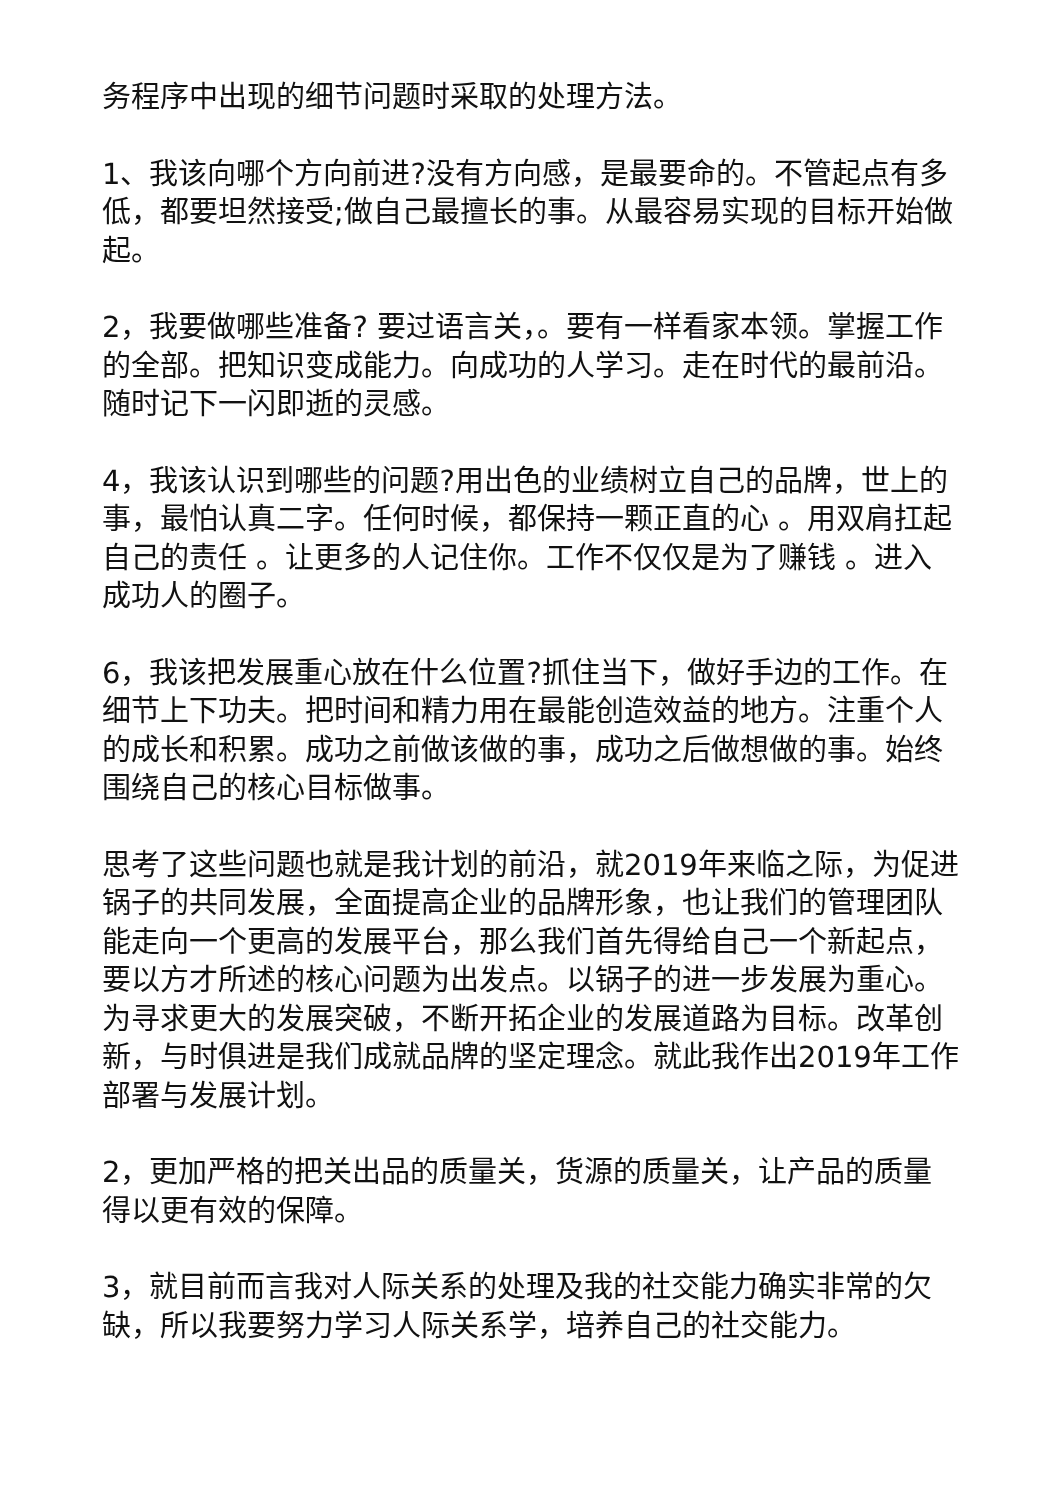务程序中出现的细节问题时采取的处理方法。
1、我该向哪个方向前进?没有方向感，是最要命的。不管起点有多低，都要坦然接受;做自己最擅长的事。从最容易实现的目标开始做起。
2，我要做哪些准备? 要过语言关，。要有一样看家本领。掌握工作的全部。把知识变成能力。向成功的人学习。走在时代的最前沿。随时记下一闪即逝的灵感。
4，我该认识到哪些的问题?用出色的业绩树立自己的品牌，世上的事，最怕认真二字。任何时候，都保持一颗正直的心 。用双肩扛起自己的责任 。让更多的人记住你。工作不仅仅是为了赚钱 。进入成功人的圈子。
6，我该把发展重心放在什么位置?抓住当下，做好手边的工作。在细节上下功夫。把时间和精力用在最能创造效益的地方。注重个人的成长和积累。成功之前做该做的事，成功之后做想做的事。始终围绕自己的核心目标做事。
思考了这些问题也就是我计划的前沿，就2019年来临之际，为促进锅子的共同发展，全面提高企业的品牌形象，也让我们的管理团队能走向一个更高的发展平台，那么我们首先得给自己一个新起点，要以方才所述的核心问题为出发点。以锅子的进一步发展为重心。为寻求更大的发展突破，不断开拓企业的发展道路为目标。改革创新，与时俱进是我们成就品牌的坚定理念。就此我作出2019年工作部署与发展计划。
2，更加严格的把关出品的质量关，货源的质量关，让产品的质量得以更有效的保障。
3，就目前而言我对人际关系的处理及我的社交能力确实非常的欠缺，所以我要努力学习人际关系学，培养自己的社交能力。